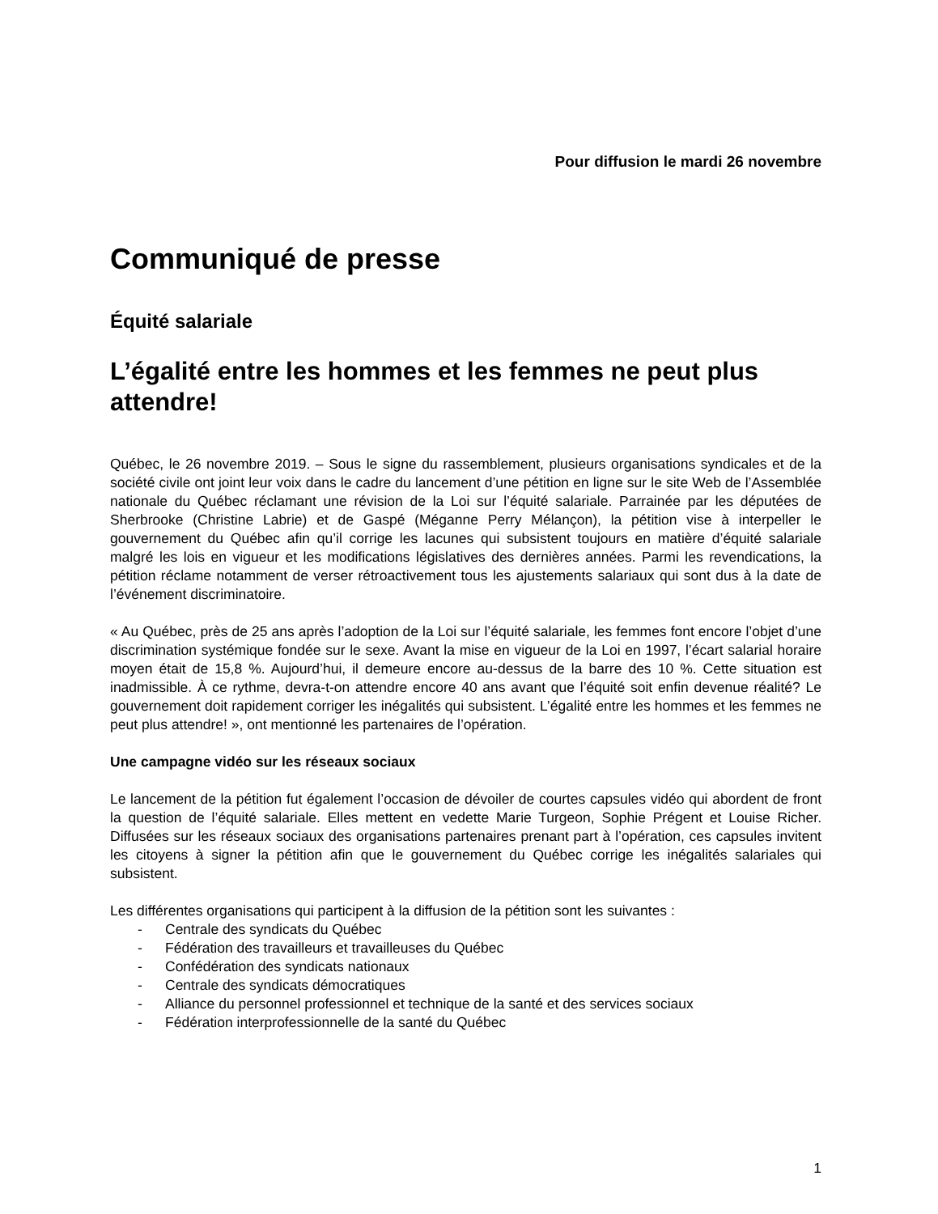Pour diffusion le mardi 26 novembre
Communiqué de presse
Équité salariale
L’égalité entre les hommes et les femmes ne peut plus attendre!
Québec, le 26 novembre 2019. – Sous le signe du rassemblement, plusieurs organisations syndicales et de la société civile ont joint leur voix dans le cadre du lancement d’une pétition en ligne sur le site Web de l’Assemblée nationale du Québec réclamant une révision de la Loi sur l’équité salariale. Parrainée par les députées de Sherbrooke (Christine Labrie) et de Gaspé (Méganne Perry Mélançon), la pétition vise à interpeller le gouvernement du Québec afin qu’il corrige les lacunes qui subsistent toujours en matière d’équité salariale malgré les lois en vigueur et les modifications législatives des dernières années. Parmi les revendications, la pétition réclame notamment de verser rétroactivement tous les ajustements salariaux qui sont dus à la date de l’événement discriminatoire.
« Au Québec, près de 25 ans après l’adoption de la Loi sur l’équité salariale, les femmes font encore l’objet d’une discrimination systémique fondée sur le sexe. Avant la mise en vigueur de la Loi en 1997, l’écart salarial horaire moyen était de 15,8 %. Aujourd’hui, il demeure encore au-dessus de la barre des 10 %. Cette situation est inadmissible. À ce rythme, devra-t-on attendre encore 40 ans avant que l’équité soit enfin devenue réalité? Le gouvernement doit rapidement corriger les inégalités qui subsistent. L’égalité entre les hommes et les femmes ne peut plus attendre! », ont mentionné les partenaires de l’opération.
Une campagne vidéo sur les réseaux sociaux
Le lancement de la pétition fut également l’occasion de dévoiler de courtes capsules vidéo qui abordent de front la question de l’équité salariale. Elles mettent en vedette Marie Turgeon, Sophie Prégent et Louise Richer. Diffusées sur les réseaux sociaux des organisations partenaires prenant part à l’opération, ces capsules invitent les citoyens à signer la pétition afin que le gouvernement du Québec corrige les inégalités salariales qui subsistent.
Les différentes organisations qui participent à la diffusion de la pétition sont les suivantes :
- Centrale des syndicats du Québec
- Fédération des travailleurs et travailleuses du Québec
- Confédération des syndicats nationaux
- Centrale des syndicats démocratiques
- Alliance du personnel professionnel et technique de la santé et des services sociaux
- Fédération interprofessionnelle de la santé du Québec
1